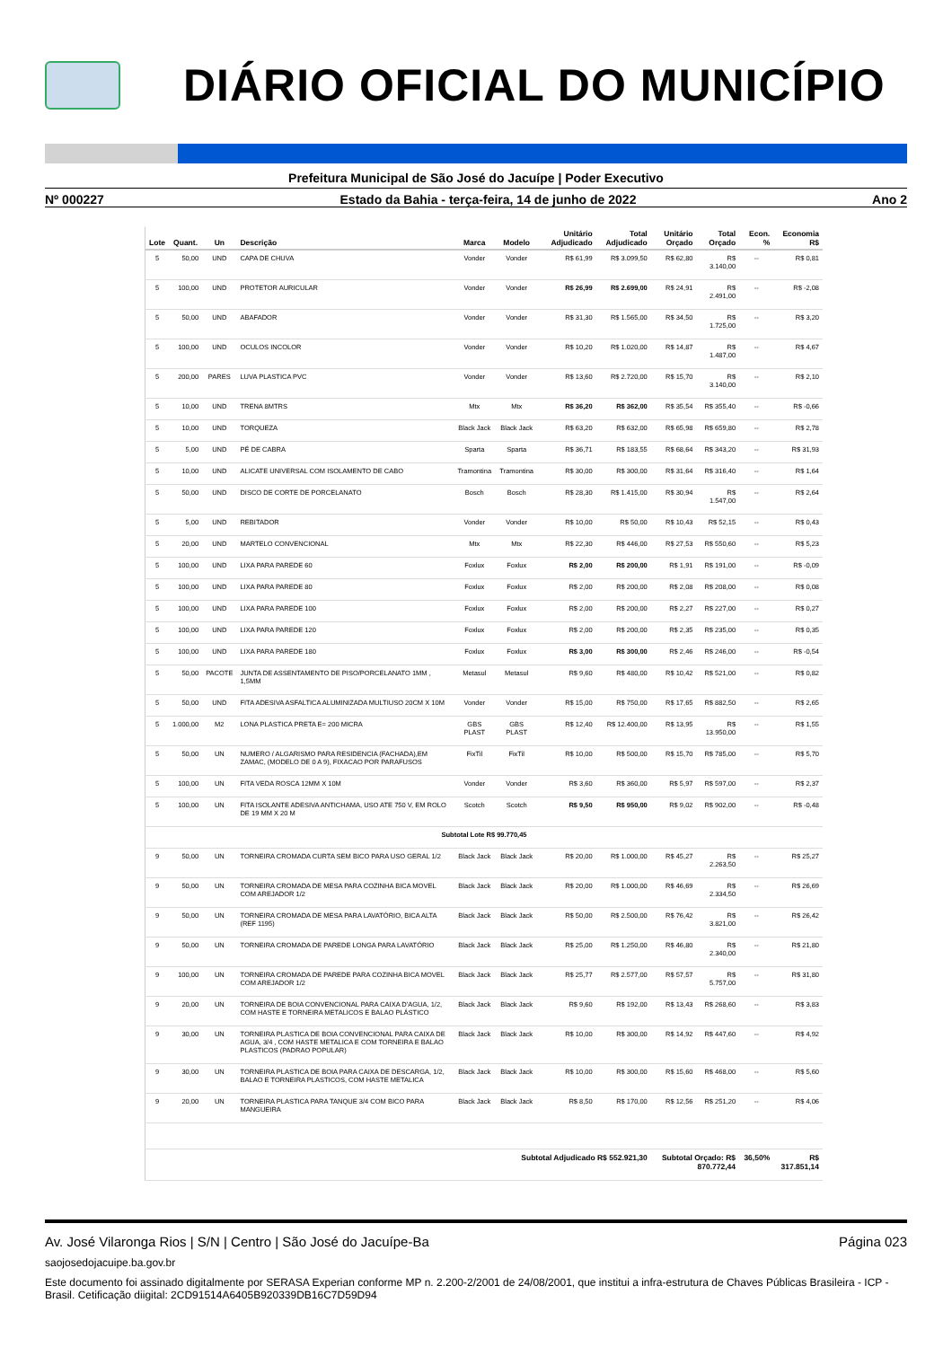DIÁRIO OFICIAL DO MUNICÍPIO
Prefeitura Municipal de São José do Jacuípe | Poder Executivo
Nº 000227 Estado da Bahia - terça-feira, 14 de junho de 2022 Ano 2
| Lote | Quant. | Un | Descrição | Marca | Modelo | Unitário Adjudicado | Total Adjudicado | Unitário Orçado | Total Orçado | Econ. % | Economia R$ |
| --- | --- | --- | --- | --- | --- | --- | --- | --- | --- | --- | --- |
| 5 | 50,00 | UND | CAPA DE CHUVA | Vonder | Vonder | R$ 61,99 | R$ 3.099,50 | R$ 62,80 | R$ 3.140,00 | -- | R$ 0,81 |
| 5 | 100,00 | UND | PROTETOR AURICULAR | Vonder | Vonder | R$ 26,99 | R$ 2.699,00 | R$ 24,91 | R$ 2.491,00 | -- | R$ -2,08 |
| 5 | 50,00 | UND | ABAFADOR | Vonder | Vonder | R$ 31,30 | R$ 1.565,00 | R$ 34,50 | R$ 1.725,00 | -- | R$ 3,20 |
| 5 | 100,00 | UND | OCULOS INCOLOR | Vonder | Vonder | R$ 10,20 | R$ 1.020,00 | R$ 14,87 | R$ 1.487,00 | -- | R$ 4,67 |
| 5 | 200,00 | PARES | LUVA PLASTICA PVC | Vonder | Vonder | R$ 13,60 | R$ 2.720,00 | R$ 15,70 | R$ 3.140,00 | -- | R$ 2,10 |
| 5 | 10,00 | UND | TRENA 8MTRS | Mtx | Mtx | R$ 36,20 | R$ 362,00 | R$ 35,54 | R$ 355,40 | -- | R$ -0,66 |
| 5 | 10,00 | UND | TORQUEZA | Black Jack | Black Jack | R$ 63,20 | R$ 632,00 | R$ 65,98 | R$ 659,80 | -- | R$ 2,78 |
| 5 | 5,00 | UND | PÉ DE CABRA | Sparta | Sparta | R$ 36,71 | R$ 183,55 | R$ 68,64 | R$ 343,20 | -- | R$ 31,93 |
| 5 | 10,00 | UND | ALICATE UNIVERSAL COM ISOLAMENTO DE CABO | Tramontina | Tramontina | R$ 30,00 | R$ 300,00 | R$ 31,64 | R$ 316,40 | -- | R$ 1,64 |
| 5 | 50,00 | UND | DISCO DE CORTE DE PORCELANATO | Bosch | Bosch | R$ 28,30 | R$ 1.415,00 | R$ 30,94 | R$ 1.547,00 | -- | R$ 2,64 |
| 5 | 5,00 | UND | REBITADOR | Vonder | Vonder | R$ 10,00 | R$ 50,00 | R$ 10,43 | R$ 52,15 | -- | R$ 0,43 |
| 5 | 20,00 | UND | MARTELO CONVENCIONAL | Mtx | Mtx | R$ 22,30 | R$ 446,00 | R$ 27,53 | R$ 550,60 | -- | R$ 5,23 |
| 5 | 100,00 | UND | LIXA PARA PAREDE 60 | Foxlux | Foxlux | R$ 2,00 | R$ 200,00 | R$ 1,91 | R$ 191,00 | -- | R$ -0,09 |
| 5 | 100,00 | UND | LIXA PARA PAREDE 80 | Foxlux | Foxlux | R$ 2,00 | R$ 200,00 | R$ 2,08 | R$ 208,00 | -- | R$ 0,08 |
| 5 | 100,00 | UND | LIXA PARA PAREDE 100 | Foxlux | Foxlux | R$ 2,00 | R$ 200,00 | R$ 2,27 | R$ 227,00 | -- | R$ 0,27 |
| 5 | 100,00 | UND | LIXA PARA PAREDE 120 | Foxlux | Foxlux | R$ 2,00 | R$ 200,00 | R$ 2,35 | R$ 235,00 | -- | R$ 0,35 |
| 5 | 100,00 | UND | LIXA PARA PAREDE 180 | Foxlux | Foxlux | R$ 3,00 | R$ 300,00 | R$ 2,46 | R$ 246,00 | -- | R$ -0,54 |
| 5 | 50,00 | PACOTE | JUNTA DE ASSENTAMENTO DE PISO/PORCELANATO 1MM , 1,5MM | Metasul | Metasul | R$ 9,60 | R$ 480,00 | R$ 10,42 | R$ 521,00 | -- | R$ 0,82 |
| 5 | 50,00 | UND | FITA ADESIVA ASFALTICA ALUMINIZADA MULTIUSO 20CM X 10M | Vonder | Vonder | R$ 15,00 | R$ 750,00 | R$ 17,65 | R$ 882,50 | -- | R$ 2,65 |
| 5 | 1.000,00 | M2 | LONA PLASTICA PRETA E= 200 MICRA | GBS PLAST | GBS PLAST | R$ 12,40 | R$ 12.400,00 | R$ 13,95 | R$ 13.950,00 | -- | R$ 1,55 |
| 5 | 50,00 | UN | NUMERO / ALGARISMO PARA RESIDENCIA (FACHADA),EM ZAMAC, (MODELO DE 0 A 9), FIXACAO POR PARAFUSOS | FixTil | FixTil | R$ 10,00 | R$ 500,00 | R$ 15,70 | R$ 785,00 | -- | R$ 5,70 |
| 5 | 100,00 | UN | FITA VEDA ROSCA 12MM X 10M | Vonder | Vonder | R$ 3,60 | R$ 360,00 | R$ 5,97 | R$ 597,00 | -- | R$ 2,37 |
| 5 | 100,00 | UN | FITA ISOLANTE ADESIVA ANTICHAMA, USO ATE 750 V, EM ROLO DE 19 MM X 20 M | Scotch | Scotch | R$ 9,50 | R$ 950,00 | R$ 9,02 | R$ 902,00 | -- | R$ -0,48 |
| Subtotal Lote R$ 99.770,45 | | | | | | | | | | | |
| 9 | 50,00 | UN | TORNEIRA CROMADA CURTA SEM BICO PARA USO GERAL 1/2 | Black Jack | Black Jack | R$ 20,00 | R$ 1.000,00 | R$ 45,27 | R$ 2.263,50 | -- | R$ 25,27 |
| 9 | 50,00 | UN | TORNEIRA CROMADA DE MESA PARA COZINHA BICA MOVEL COM AREJADOR 1/2 | Black Jack | Black Jack | R$ 20,00 | R$ 1.000,00 | R$ 46,69 | R$ 2.334,50 | -- | R$ 26,69 |
| 9 | 50,00 | UN | TORNEIRA CROMADA DE MESA PARA LAVATÓRIO, BICA ALTA (REF 1195) | Black Jack | Black Jack | R$ 50,00 | R$ 2.500,00 | R$ 76,42 | R$ 3.821,00 | -- | R$ 26,42 |
| 9 | 50,00 | UN | TORNEIRA CROMADA DE PAREDE LONGA PARA LAVATÓRIO | Black Jack | Black Jack | R$ 25,00 | R$ 1.250,00 | R$ 46,80 | R$ 2.340,00 | -- | R$ 21,80 |
| 9 | 100,00 | UN | TORNEIRA CROMADA DE PAREDE PARA COZINHA BICA MOVEL COM AREJADOR 1/2 | Black Jack | Black Jack | R$ 25,77 | R$ 2.577,00 | R$ 57,57 | R$ 5.757,00 | -- | R$ 31,80 |
| 9 | 20,00 | UN | TORNEIRA DE BOIA CONVENCIONAL PARA CAIXA D'AGUA, 1/2, COM HASTE E TORNEIRA METALICOS E BALAO PLÁSTICO | Black Jack | Black Jack | R$ 9,60 | R$ 192,00 | R$ 13,43 | R$ 268,60 | -- | R$ 3,83 |
| 9 | 30,00 | UN | TORNEIRA PLASTICA DE BOIA CONVENCIONAL PARA CAIXA DE AGUA, 3/4 , COM HASTE METALICA E COM TORNEIRA E BALAO PLASTICOS (PADRAO POPULAR) | Black Jack | Black Jack | R$ 10,00 | R$ 300,00 | R$ 14,92 | R$ 447,60 | -- | R$ 4,92 |
| 9 | 30,00 | UN | TORNEIRA PLASTICA DE BOIA PARA CAIXA DE DESCARGA, 1/2, BALAO E TORNEIRA PLASTICOS, COM HASTE METALICA | Black Jack | Black Jack | R$ 10,00 | R$ 300,00 | R$ 15,60 | R$ 468,00 | -- | R$ 5,60 |
| 9 | 20,00 | UN | TORNEIRA PLASTICA PARA TANQUE 3/4 COM BICO PARA MANGUEIRA | Black Jack | Black Jack | R$ 8,50 | R$ 170,00 | R$ 12,56 | R$ 251,20 | -- | R$ 4,06 |
| Subtotal Adjudicado R$ 552.921,30 | | | | | | | | Subtotal Orçado: R$ 870.772,44 | | 36,50% | R$ 317.851,14 |
Av. José Vilaronga Rios | S/N | Centro | São José do Jacuípe-Ba Página 023
saojosedojacuipe.ba.gov.br
Este documento foi assinado digitalmente por SERASA Experian conforme MP n. 2.200-2/2001 de 24/08/2001, que institui a infra-estrutura de Chaves Públicas Brasileira - ICP - Brasil. Cetificação diigital: 2CD91514A6405B920339DB16C7D59D94